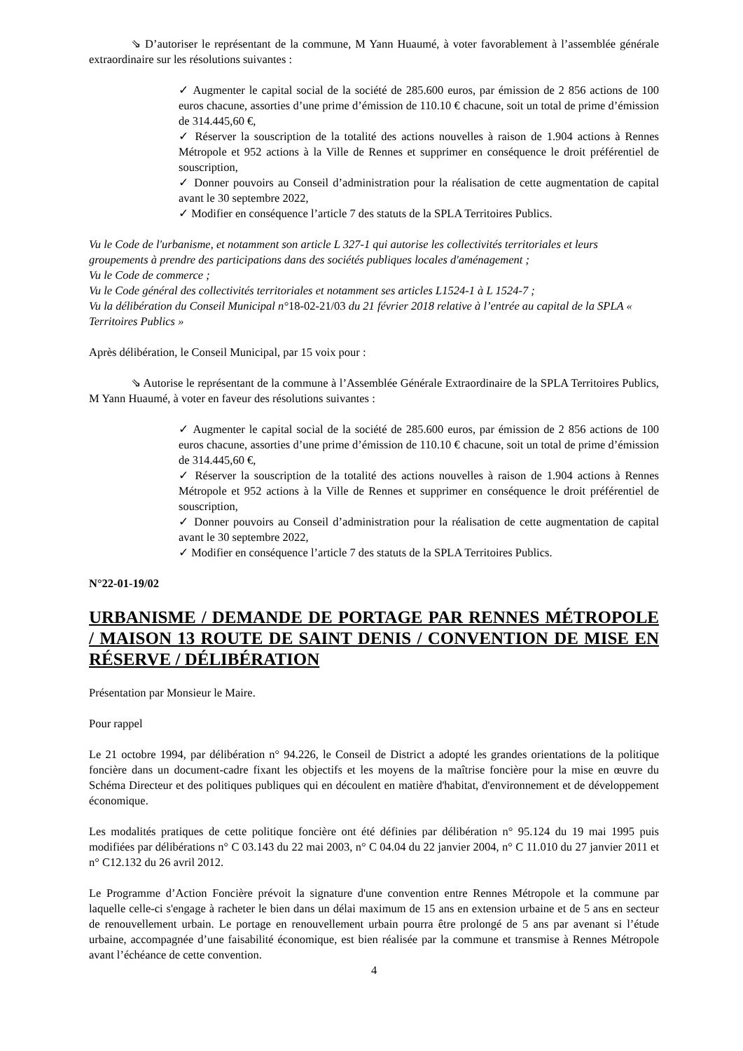⇘ D’autoriser le représentant de la commune, M Yann Huaumé, à voter favorablement à l’assemblée générale extraordinaire sur les résolutions suivantes :
✓ Augmenter le capital social de la société de 285.600 euros, par émission de 2 856 actions de 100 euros chacune, assorties d’une prime d’émission de 110.10 € chacune, soit un total de prime d’émission de 314.445,60 €,
✓ Réserver la souscription de la totalité des actions nouvelles à raison de 1.904 actions à Rennes Métropole et 952 actions à la Ville de Rennes et supprimer en conséquence le droit préférentiel de souscription,
✓ Donner pouvoirs au Conseil d’administration pour la réalisation de cette augmentation de capital avant le 30 septembre 2022,
✓ Modifier en conséquence l’article 7 des statuts de la SPLA Territoires Publics.
Vu le Code de l'urbanisme, et notamment son article L 327-1 qui autorise les collectivités territoriales et leurs groupements à prendre des participations dans des sociétés publiques locales d'aménagement ;
Vu le Code de commerce ;
Vu le Code général des collectivités territoriales et notamment ses articles L1524-1 à L 1524-7 ;
Vu la délibération du Conseil Municipal n°18-02-21/03 du 21 février 2018 relative à l’entrée au capital de la SPLA « Territoires Publics »
Après délibération, le Conseil Municipal, par 15 voix pour :
⇘ Autorise le représentant de la commune à l’Assemblée Générale Extraordinaire de la SPLA Territoires Publics, M Yann Huaumé, à voter en faveur des résolutions suivantes :
✓ Augmenter le capital social de la société de 285.600 euros, par émission de 2 856 actions de 100 euros chacune, assorties d’une prime d’émission de 110.10 € chacune, soit un total de prime d’émission de 314.445,60 €,
✓ Réserver la souscription de la totalité des actions nouvelles à raison de 1.904 actions à Rennes Métropole et 952 actions à la Ville de Rennes et supprimer en conséquence le droit préférentiel de souscription,
✓ Donner pouvoirs au Conseil d’administration pour la réalisation de cette augmentation de capital avant le 30 septembre 2022,
✓ Modifier en conséquence l’article 7 des statuts de la SPLA Territoires Publics.
N°22-01-19/02
URBANISME / DEMANDE DE PORTAGE PAR RENNES MÉTROPOLE / MAISON 13 ROUTE DE SAINT DENIS / CONVENTION DE MISE EN RÉSERVE / DÉLIBÉRATION
Présentation par Monsieur le Maire.
Pour rappel
Le 21 octobre 1994, par délibération n° 94.226, le Conseil de District a adopté les grandes orientations de la politique foncière dans un document-cadre fixant les objectifs et les moyens de la maîtrise foncière pour la mise en œuvre du Schéma Directeur et des politiques publiques qui en découlent en matière d'habitat, d'environnement et de développement économique.
Les modalités pratiques de cette politique foncière ont été définies par délibération n° 95.124 du 19 mai 1995 puis modifiées par délibérations n° C 03.143 du 22 mai 2003, n° C 04.04 du 22 janvier 2004, n° C 11.010 du 27 janvier 2011 et n° C12.132 du 26 avril 2012.
Le Programme d’Action Foncière prévoit la signature d'une convention entre Rennes Métropole et la commune par laquelle celle-ci s'engage à racheter le bien dans un délai maximum de 15 ans en extension urbaine et de 5 ans en secteur de renouvellement urbain. Le portage en renouvellement urbain pourra être prolongé de 5 ans par avenant si l’étude urbaine, accompagnée d’une faisabilité économique, est bien réalisée par la commune et transmise à Rennes Métropole avant l’échéance de cette convention.
4